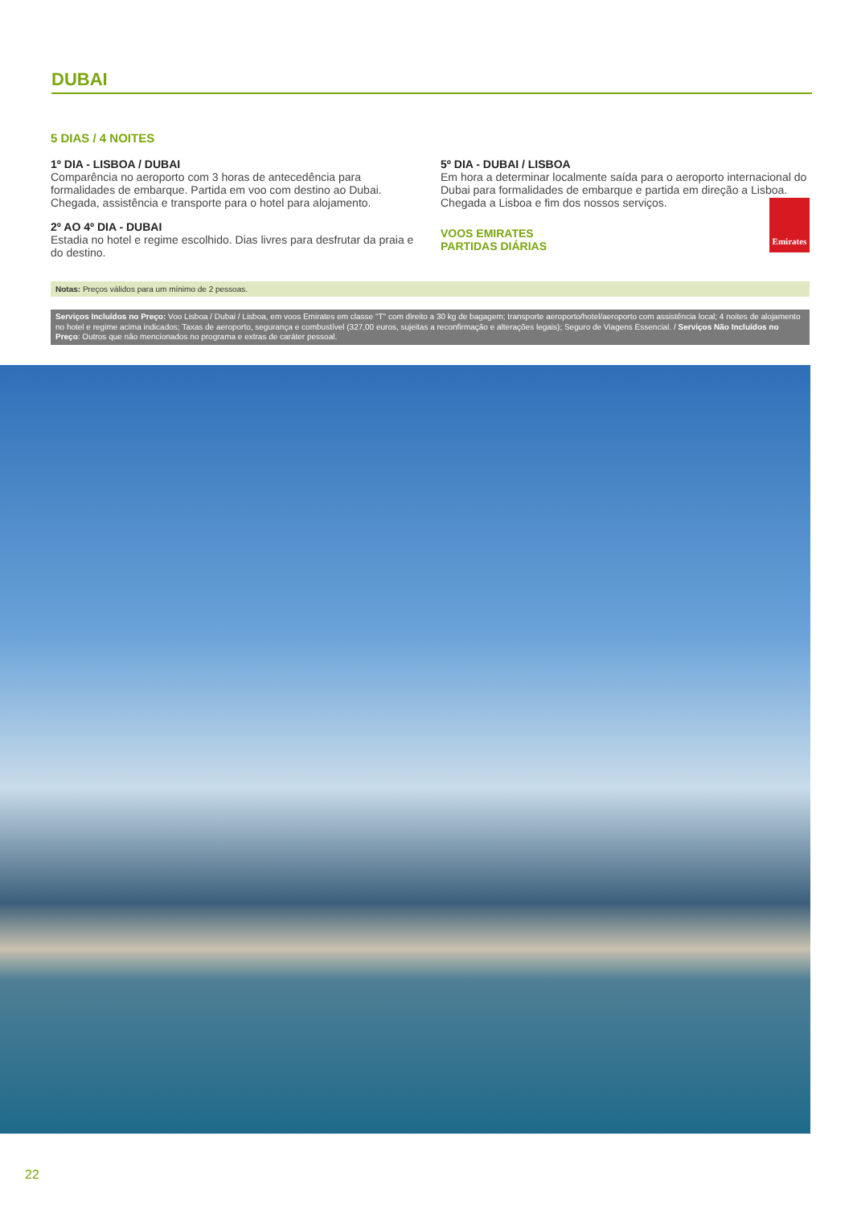DUBAI
5 DIAS / 4 NOITES
1º DIA - LISBOA / DUBAI
Comparência no aeroporto com 3 horas de antecedência para formalidades de embarque. Partida em voo com destino ao Dubai. Chegada, assistência e transporte para o hotel para alojamento.
2º AO 4º DIA - DUBAI
Estadia no hotel e regime escolhido. Dias livres para desfrutar da praia e do destino.
5º DIA - DUBAI / LISBOA
Em hora a determinar localmente saída para o aeroporto internacional do Dubai para formalidades de embarque e partida em direção a Lisboa. Chegada a Lisboa e fim dos nossos serviços.
VOOS EMIRATES
PARTIDAS DIÁRIAS
Emirates
Notas: Preços válidos para um mínimo de 2 pessoas.
Serviços Incluídos no Preço: Voo Lisboa / Dubai / Lisboa, em voos Emirates em classe "T" com direito a 30 kg de bagagem; transporte aeroporto/hotel/aeroporto com assistência local; 4 noites de alojamento no hotel e regime acima indicados; Taxas de aeroporto, segurança e combustível (327,00 euros, sujeitas a reconfirmação e alterações legais); Seguro de Viagens Essencial. / Serviços Não Incluídos no Preço: Outros que não mencionados no programa e extras de caráter pessoal.
22